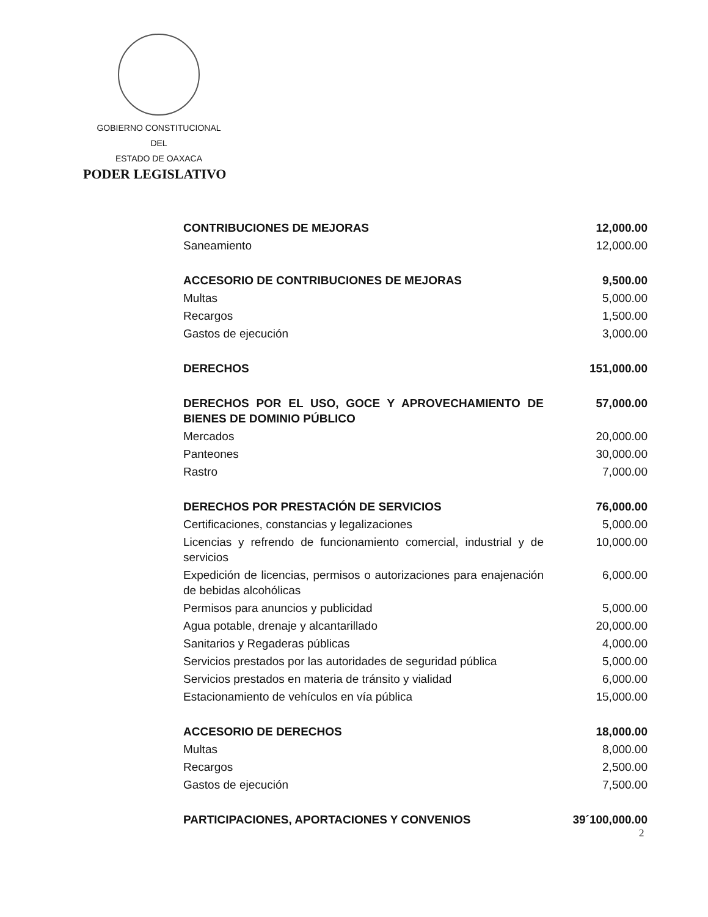GOBIERNO CONSTITUCIONAL
DEL
ESTADO DE OAXACA
PODER LEGISLATIVO
| CONTRIBUCIONES DE MEJORAS | 12,000.00 |
| Saneamiento | 12,000.00 |
| ACCESORIO DE CONTRIBUCIONES DE MEJORAS | 9,500.00 |
| Multas | 5,000.00 |
| Recargos | 1,500.00 |
| Gastos de ejecución | 3,000.00 |
| DERECHOS | 151,000.00 |
| DERECHOS POR EL USO, GOCE Y APROVECHAMIENTO DE BIENES DE DOMINIO PÚBLICO | 57,000.00 |
| Mercados | 20,000.00 |
| Panteones | 30,000.00 |
| Rastro | 7,000.00 |
| DERECHOS POR PRESTACIÓN DE SERVICIOS | 76,000.00 |
| Certificaciones, constancias y legalizaciones | 5,000.00 |
| Licencias y refrendo de funcionamiento comercial, industrial y de servicios | 10,000.00 |
| Expedición de licencias, permisos o autorizaciones para enajenación de bebidas alcohólicas | 6,000.00 |
| Permisos para anuncios y publicidad | 5,000.00 |
| Agua potable, drenaje y alcantarillado | 20,000.00 |
| Sanitarios y Regaderas públicas | 4,000.00 |
| Servicios prestados por las autoridades de seguridad pública | 5,000.00 |
| Servicios prestados en materia de tránsito y vialidad | 6,000.00 |
| Estacionamiento de vehículos en vía pública | 15,000.00 |
| ACCESORIO DE DERECHOS | 18,000.00 |
| Multas | 8,000.00 |
| Recargos | 2,500.00 |
| Gastos de ejecución | 7,500.00 |
| PARTICIPACIONES, APORTACIONES Y CONVENIOS | 39´100,000.00 |
2